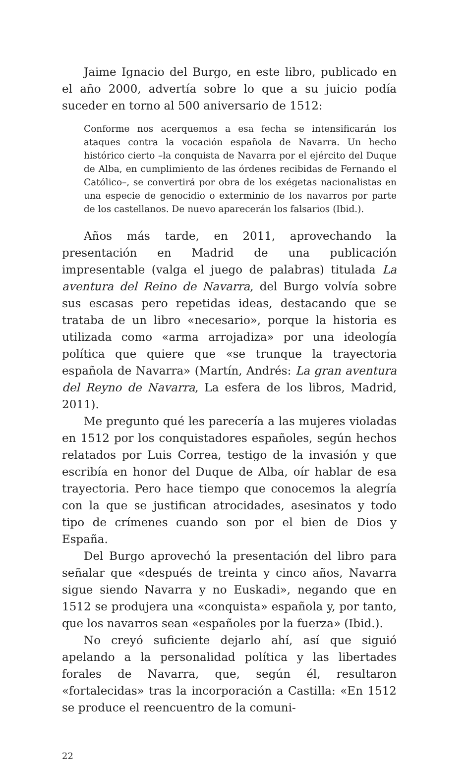Jaime Ignacio del Burgo, en este libro, publicado en el año 2000, advertía sobre lo que a su juicio podía suceder en torno al 500 aniversario de 1512:
Conforme nos acerquemos a esa fecha se intensificarán los ataques contra la vocación española de Navarra. Un hecho histórico cierto –la conquista de Navarra por el ejército del Duque de Alba, en cumplimiento de las órdenes recibidas de Fernando el Católico–, se convertirá por obra de los exégetas nacionalistas en una especie de genocidio o exterminio de los navarros por parte de los castellanos. De nuevo aparecerán los falsarios (Ibid.).
Años más tarde, en 2011, aprovechando la presentación en Madrid de una publicación impresentable (valga el juego de palabras) titulada La aventura del Reino de Navarra, del Burgo volvía sobre sus escasas pero repetidas ideas, destacando que se trataba de un libro «necesario», porque la historia es utilizada como «arma arrojadiza» por una ideología política que quiere que «se trunque la trayectoria española de Navarra» (Martín, Andrés: La gran aventura del Reyno de Navarra, La esfera de los libros, Madrid, 2011).
Me pregunto qué les parecería a las mujeres violadas en 1512 por los conquistadores españoles, según hechos relatados por Luis Correa, testigo de la invasión y que escribía en honor del Duque de Alba, oír hablar de esa trayectoria. Pero hace tiempo que conocemos la alegría con la que se justifican atrocidades, asesinatos y todo tipo de crímenes cuando son por el bien de Dios y España.
Del Burgo aprovechó la presentación del libro para señalar que «después de treinta y cinco años, Navarra sigue siendo Navarra y no Euskadi», negando que en 1512 se produjera una «conquista» española y, por tanto, que los navarros sean «españoles por la fuerza» (Ibid.).
No creyó suficiente dejarlo ahí, así que siguió apelando a la personalidad política y las libertades forales de Navarra, que, según él, resultaron «fortalecidas» tras la incorporación a Castilla: «En 1512 se produce el reencuentro de la comuni-
22